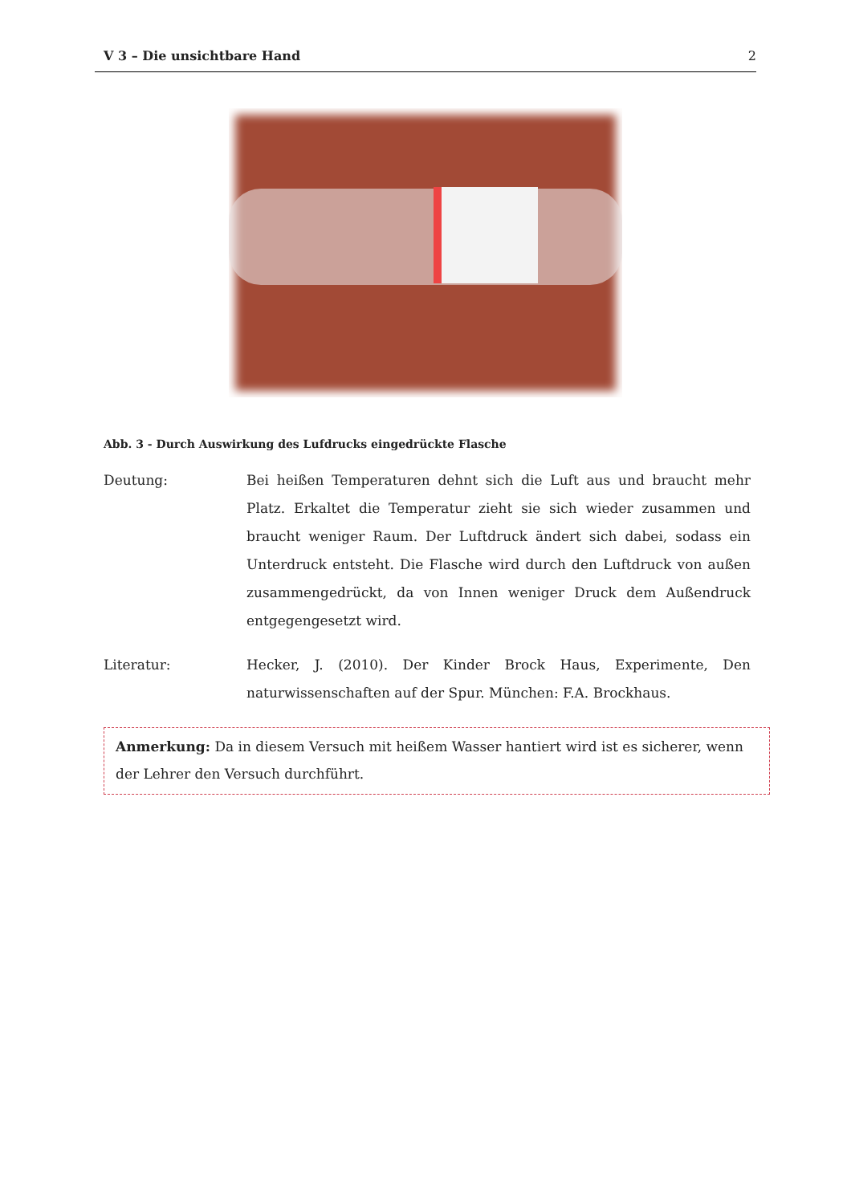V 3 – Die unsichtbare Hand 2
Abb. 3 - Durch Auswirkung des Lufdrucks eingedrückte Flasche
Deutung: Bei heißen Temperaturen dehnt sich die Luft aus und braucht mehr Platz. Erkaltet die Temperatur zieht sie sich wieder zusammen und braucht weniger Raum. Der Luftdruck ändert sich dabei, sodass ein Unterdruck entsteht. Die Flasche wird durch den Luftdruck von außen zusammengedrückt, da von Innen weniger Druck dem Außendruck entgegengesetzt wird.
Literatur: Hecker, J. (2010). Der Kinder Brock Haus, Experimente, Den naturwissenschaften auf der Spur. München: F.A. Brockhaus.
Anmerkung: Da in diesem Versuch mit heißem Wasser hantiert wird ist es sicherer, wenn der Lehrer den Versuch durchführt.